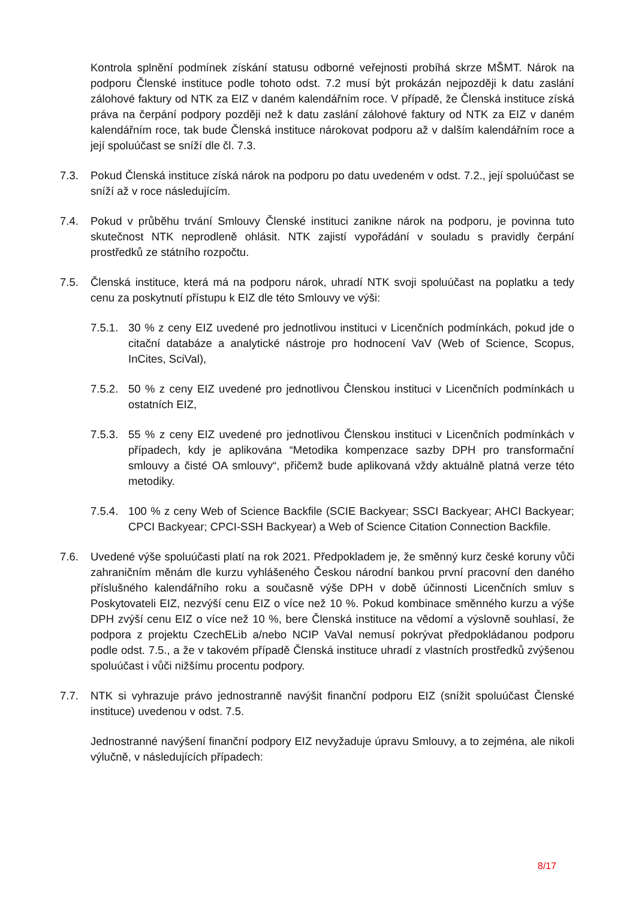Kontrola splnění podmínek získání statusu odborné veřejnosti probíhá skrze MŠMT. Nárok na podporu Členské instituce podle tohoto odst. 7.2 musí být prokázán nejpozději k datu zaslání zálohové faktury od NTK za EIZ v daném kalendářním roce. V případě, že Členská instituce získá práva na čerpání podpory později než k datu zaslání zálohové faktury od NTK za EIZ v daném kalendářním roce, tak bude Členská instituce nárokovat podporu až v dalším kalendářním roce a její spoluúčast se sníží dle čl. 7.3.
7.3. Pokud Členská instituce získá nárok na podporu po datu uvedeném v odst. 7.2., její spoluúčast se sníží až v roce následujícím.
7.4. Pokud v průběhu trvání Smlouvy Členské instituci zanikne nárok na podporu, je povinna tuto skutečnost NTK neprodleně ohlásit. NTK zajistí vypořádání v souladu s pravidly čerpání prostředků ze státního rozpočtu.
7.5. Členská instituce, která má na podporu nárok, uhradí NTK svoji spoluúčast na poplatku a tedy cenu za poskytnutí přístupu k EIZ dle této Smlouvy ve výši:
7.5.1.
30 % z ceny EIZ uvedené pro jednotlivou instituci v Licenčních podmínkách, pokud jde o citační databáze a analytické nástroje pro hodnocení VaV (Web of Science, Scopus, InCites, SciVal),
7.5.2.
50 % z ceny EIZ uvedené pro jednotlivou Členskou instituci v Licenčních podmínkách u ostatních EIZ,
7.5.3.
55 % z ceny EIZ uvedené pro jednotlivou Členskou instituci v Licenčních podmínkách v případech, kdy je aplikována “Metodika kompenzace sazby DPH pro transformační smlouvy a čisté OA smlouvy“, přičemž bude aplikovaná vždy aktuálně platná verze této metodiky.
7.5.4.
100 % z ceny Web of Science Backfile (SCIE Backyear; SSCI Backyear; AHCI Backyear; CPCI Backyear; CPCI-SSH Backyear) a Web of Science Citation Connection Backfile.
7.6. Uvedené výše spoluúčasti platí na rok 2021. Předpokladem je, že směnný kurz české koruny vůči zahraničním měnám dle kurzu vyhlášeného Českou národní bankou první pracovní den daného příslušného kalendářního roku a současně výše DPH v době účinnosti Licenčních smluv s Poskytovateli EIZ, nezvýší cenu EIZ o více než 10 %. Pokud kombinace směnného kurzu a výše DPH zvýší cenu EIZ o více než 10 %, bere Členská instituce na vědomí a výslovně souhlasí, že podpora z projektu CzechELib a/nebo NCIP VaVaI nemusí pokrývat předpokládanou podporu podle odst. 7.5., a že v takovém případě Členská instituce uhradí z vlastních prostředků zvýšenou spoluúčast i vůči nižšímu procentu podpory.
7.7. NTK si vyhrazuje právo jednostranně navýšit finanční podporu EIZ (snížit spoluúčast Členské instituce) uvedenou v odst. 7.5.
Jednostranné navýšení finanční podpory EIZ nevyžaduje úpravu Smlouvy, a to zejména, ale nikoli výlučně, v následujících případech:
8/17